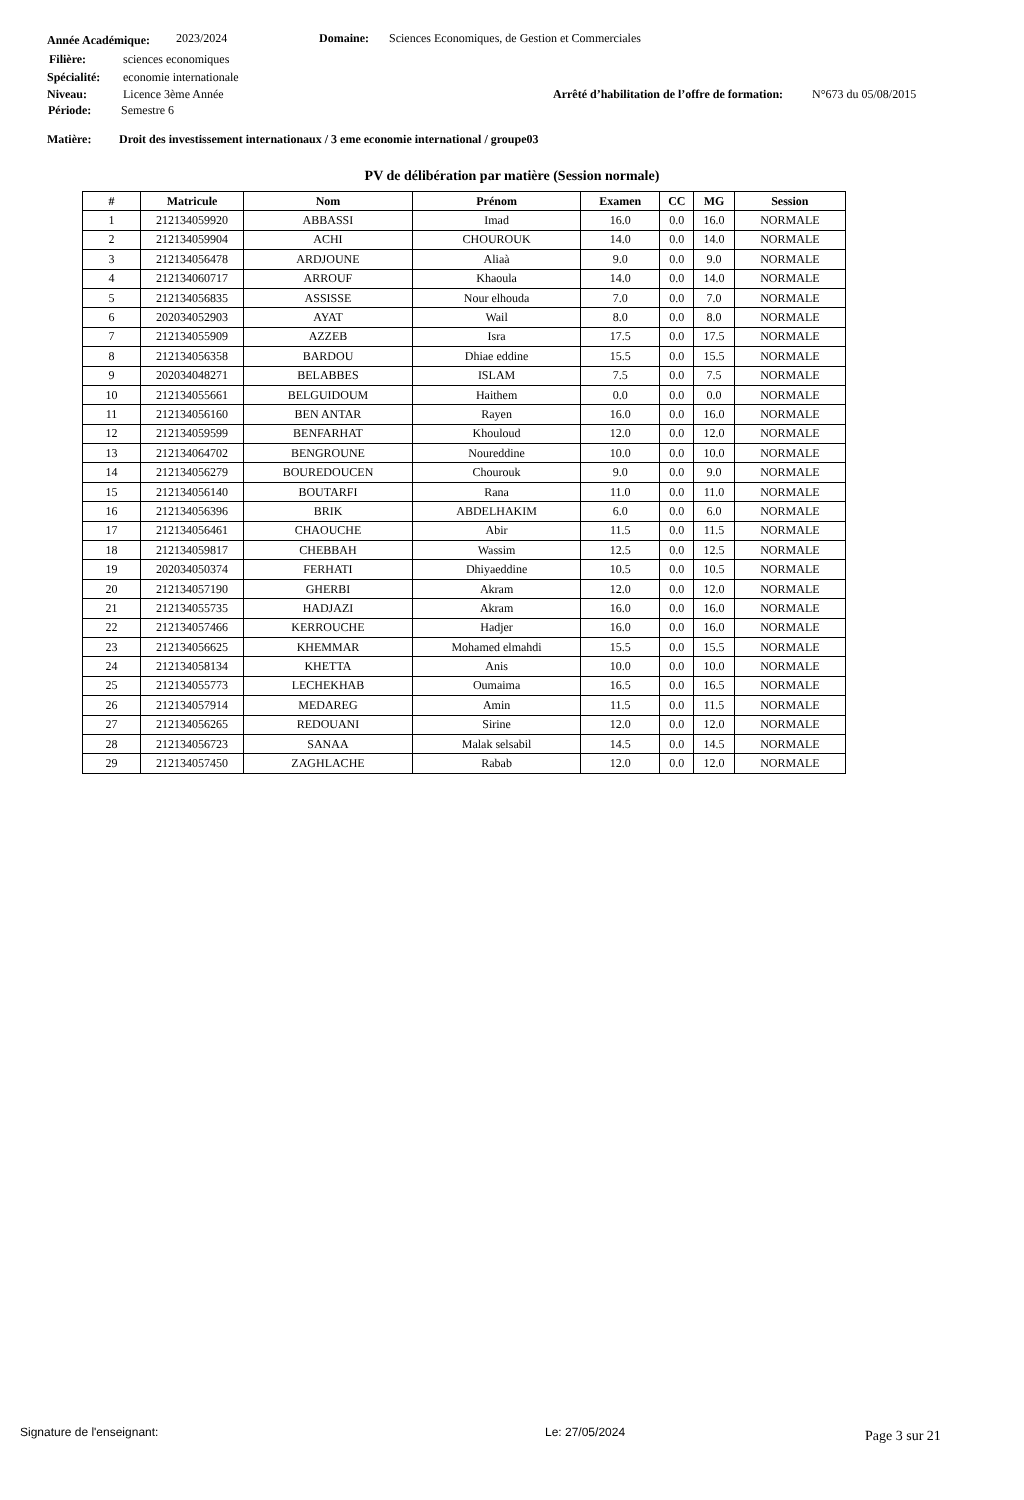Année Académique: 2023/2024 Domaine: Sciences Economiques, de Gestion et Commerciales
Filière: sciences economiques
Spécialité: economie internationale
Niveau: Licence 3ème Année Arrêté d’habilitation de l’offre de formation: N°673 du 05/08/2015
Période: Semestre 6
Matière: Droit des investissement internationaux / 3 eme economie international / groupe03
PV de délibération par matière (Session normale)
| # | Matricule | Nom | Prénom | Examen | CC | MG | Session |
| --- | --- | --- | --- | --- | --- | --- | --- |
| 1 | 212134059920 | ABBASSI | Imad | 16.0 | 0.0 | 16.0 | NORMALE |
| 2 | 212134059904 | ACHI | CHOUROUK | 14.0 | 0.0 | 14.0 | NORMALE |
| 3 | 212134056478 | ARDJOUNE | Aliaà | 9.0 | 0.0 | 9.0 | NORMALE |
| 4 | 212134060717 | ARROUF | Khaoula | 14.0 | 0.0 | 14.0 | NORMALE |
| 5 | 212134056835 | ASSISSE | Nour elhouda | 7.0 | 0.0 | 7.0 | NORMALE |
| 6 | 202034052903 | AYAT | Wail | 8.0 | 0.0 | 8.0 | NORMALE |
| 7 | 212134055909 | AZZEB | Isra | 17.5 | 0.0 | 17.5 | NORMALE |
| 8 | 212134056358 | BARDOU | Dhiae eddine | 15.5 | 0.0 | 15.5 | NORMALE |
| 9 | 202034048271 | BELABBES | ISLAM | 7.5 | 0.0 | 7.5 | NORMALE |
| 10 | 212134055661 | BELGUIDOUM | Haithem | 0.0 | 0.0 | 0.0 | NORMALE |
| 11 | 212134056160 | BEN ANTAR | Rayen | 16.0 | 0.0 | 16.0 | NORMALE |
| 12 | 212134059599 | BENFARHAT | Khouloud | 12.0 | 0.0 | 12.0 | NORMALE |
| 13 | 212134064702 | BENGROUNE | Noureddine | 10.0 | 0.0 | 10.0 | NORMALE |
| 14 | 212134056279 | BOUREDOUCEN | Chourouk | 9.0 | 0.0 | 9.0 | NORMALE |
| 15 | 212134056140 | BOUTARFI | Rana | 11.0 | 0.0 | 11.0 | NORMALE |
| 16 | 212134056396 | BRIK | ABDELHAKIM | 6.0 | 0.0 | 6.0 | NORMALE |
| 17 | 212134056461 | CHAOUCHE | Abir | 11.5 | 0.0 | 11.5 | NORMALE |
| 18 | 212134059817 | CHEBBAH | Wassim | 12.5 | 0.0 | 12.5 | NORMALE |
| 19 | 202034050374 | FERHATI | Dhiyaeddine | 10.5 | 0.0 | 10.5 | NORMALE |
| 20 | 212134057190 | GHERBI | Akram | 12.0 | 0.0 | 12.0 | NORMALE |
| 21 | 212134055735 | HADJAZI | Akram | 16.0 | 0.0 | 16.0 | NORMALE |
| 22 | 212134057466 | KERROUCHE | Hadjer | 16.0 | 0.0 | 16.0 | NORMALE |
| 23 | 212134056625 | KHEMMAR | Mohamed elmahdi | 15.5 | 0.0 | 15.5 | NORMALE |
| 24 | 212134058134 | KHETTA | Anis | 10.0 | 0.0 | 10.0 | NORMALE |
| 25 | 212134055773 | LECHEKHAB | Oumaima | 16.5 | 0.0 | 16.5 | NORMALE |
| 26 | 212134057914 | MEDAREG | Amin | 11.5 | 0.0 | 11.5 | NORMALE |
| 27 | 212134056265 | REDOUANI | Sirine | 12.0 | 0.0 | 12.0 | NORMALE |
| 28 | 212134056723 | SANAA | Malak selsabil | 14.5 | 0.0 | 14.5 | NORMALE |
| 29 | 212134057450 | ZAGHLACHE | Rabab | 12.0 | 0.0 | 12.0 | NORMALE |
Signature de l'enseignant: Le: 27/05/2024 Page 3 sur 21